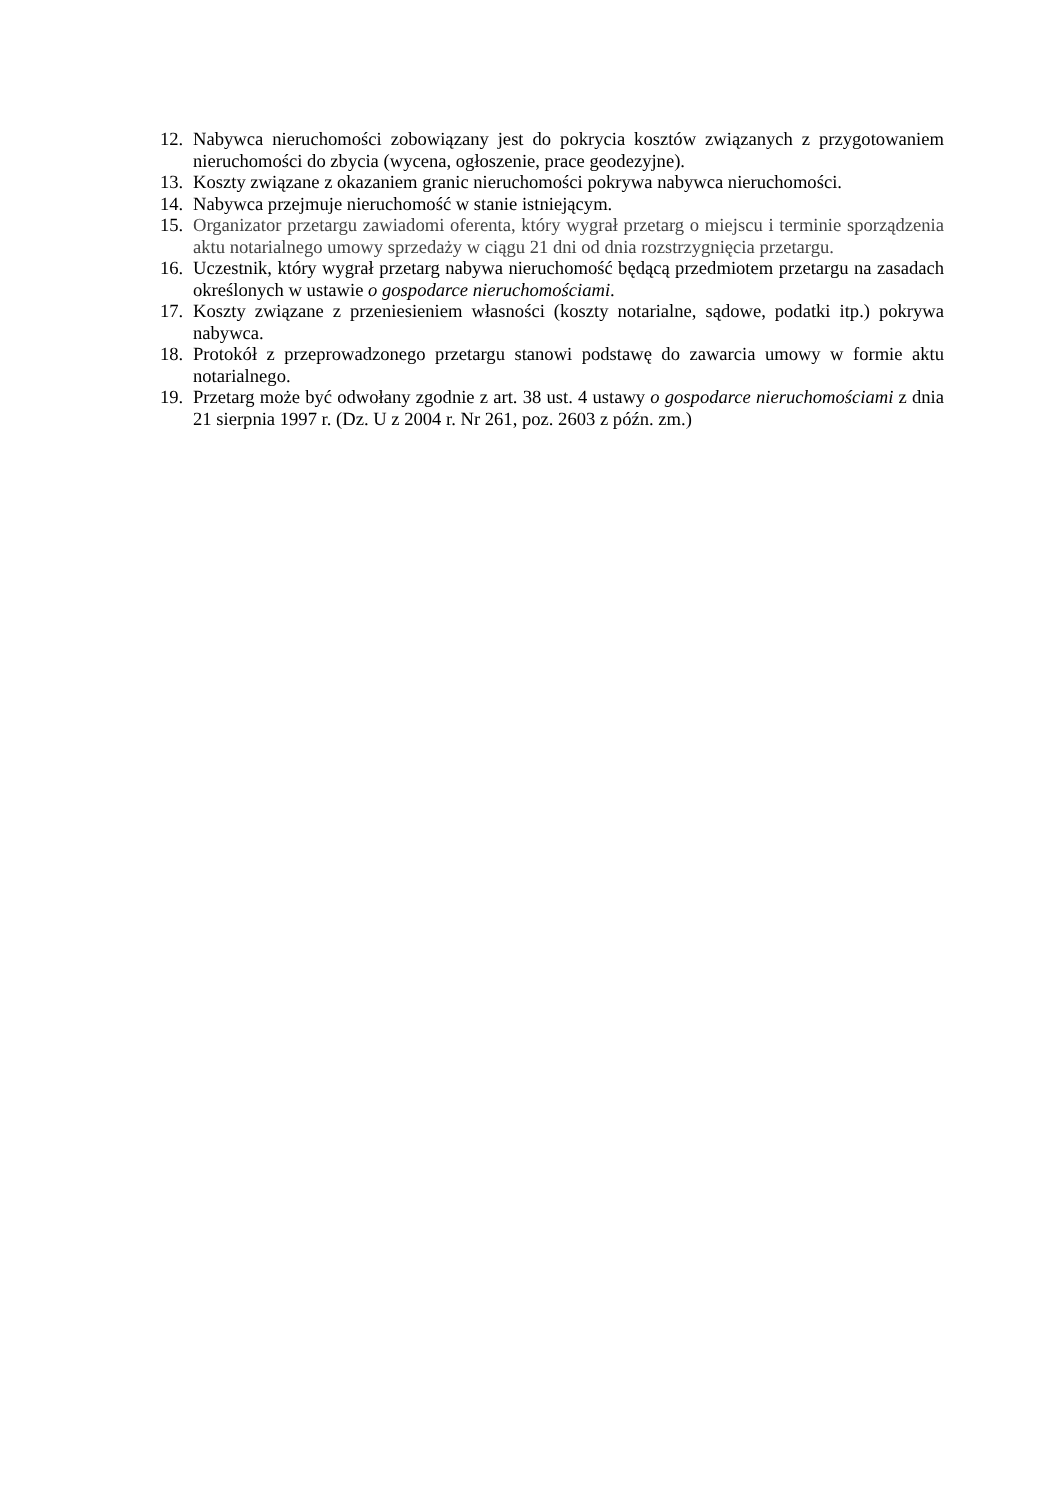12. Nabywca nieruchomości zobowiązany jest do pokrycia kosztów związanych z przygotowaniem nieruchomości do zbycia (wycena, ogłoszenie, prace geodezyjne).
13. Koszty związane z okazaniem granic nieruchomości pokrywa nabywca nieruchomości.
14. Nabywca przejmuje nieruchomość w stanie istniejącym.
15. Organizator przetargu zawiadomi oferenta, który wygrał przetarg o miejscu i terminie sporządzenia aktu notarialnego umowy sprzedaży w ciągu 21 dni od dnia rozstrzygnięcia przetargu.
16. Uczestnik, który wygrał przetarg nabywa nieruchomość będącą przedmiotem przetargu na zasadach określonych w ustawie o gospodarce nieruchomościami.
17. Koszty związane z przeniesieniem własności (koszty notarialne, sądowe, podatki itp.) pokrywa nabywca.
18. Protokół z przeprowadzonego przetargu stanowi podstawę do zawarcia umowy w formie aktu notarialnego.
19. Przetarg może być odwołany zgodnie z art. 38 ust. 4 ustawy o gospodarce nieruchomościami z dnia 21 sierpnia 1997 r. (Dz. U z 2004 r. Nr 261, poz. 2603 z późn. zm.)